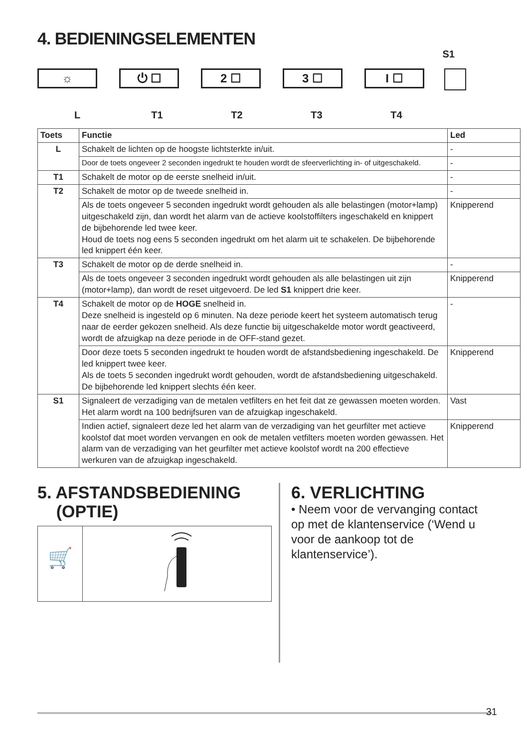4. BEDIENINGSELEMENTEN
S1
☼ ⏻ ☐ 2 ☐ 3 ☐ I ☐
L T1 T2 T3 T4
| Toets | Functie | Led |
| --- | --- | --- |
| L | Schakelt de lichten op de hoogste lichtsterkte in/uit. | - |
| | Door de toets ongeveer 2 seconden ingedrukt te houden wordt de sfeerverlichting in- of uitgeschakeld. | - |
| T1 | Schakelt de motor op de eerste snelheid in/uit. | - |
| T2 | Schakelt de motor op de tweede snelheid in. | - |
| | Als de toets ongeveer 5 seconden ingedrukt wordt gehouden als alle belastingen (motor+lamp) uitgeschakeld zijn, dan wordt het alarm van de actieve koolstoffilters ingeschakeld en knippert de bijbehorende led twee keer. Houd de toets nog eens 5 seconden ingedrukt om het alarm uit te schakelen. De bijbehorende led knippert één keer. | Knipperend |
| T3 | Schakelt de motor op de derde snelheid in. | - |
| | Als de toets ongeveer 3 seconden ingedrukt wordt gehouden als alle belastingen uit zijn (motor+lamp), dan wordt de reset uitgevoerd. De led S1 knippert drie keer. | Knipperend |
| T4 | Schakelt de motor op de HOGE snelheid in. Deze snelheid is ingesteld op 6 minuten. Na deze periode keert het systeem automatisch terug naar de eerder gekozen snelheid. Als deze functie bij uitgeschakelde motor wordt geactiveerd, wordt de afzuigkap na deze periode in de OFF-stand gezet. | - |
| | Door deze toets 5 seconden ingedrukt te houden wordt de afstandsbediening ingeschakeld. De led knippert twee keer. Als de toets 5 seconden ingedrukt wordt gehouden, wordt de afstandsbediening uitgeschakeld. De bijbehorende led knippert slechts één keer. | Knipperend |
| S1 | Signaleert de verzadiging van de metalen vetfilters en het feit dat ze gewassen moeten worden. Het alarm wordt na 100 bedrijfsuren van de afzuigkap ingeschakeld. | Vast |
| | Indien actief, signaleert deze led het alarm van de verzadiging van het geurfilter met actieve koolstof dat moet worden vervangen en ook de metalen vetfilters moeten worden gewassen. Het alarm van de verzadiging van het geurfilter met actieve koolstof wordt na 200 effectieve werkuren van de afzuigkap ingeschakeld. | Knipperend |
5. AFSTANDSBEDIENING
(OPTIE)
🛒
6. VERLICHTING
• Neem voor de vervanging contact op met de klantenservice (‘Wend u voor de aankoop tot de klantenservice’).
31